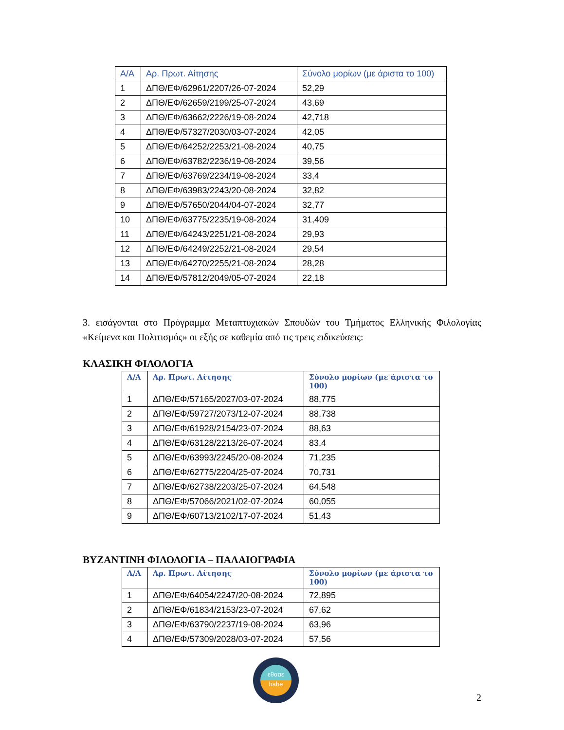| Α/Α | Αρ. Πρωτ. Αίτησης | Σύνολο μορίων (με άριστα το 100) |
| --- | --- | --- |
| 1 | ΔΠΘ/ΕΦ/62961/2207/26-07-2024 | 52,29 |
| 2 | ΔΠΘ/ΕΦ/62659/2199/25-07-2024 | 43,69 |
| 3 | ΔΠΘ/ΕΦ/63662/2226/19-08-2024 | 42,718 |
| 4 | ΔΠΘ/ΕΦ/57327/2030/03-07-2024 | 42,05 |
| 5 | ΔΠΘ/ΕΦ/64252/2253/21-08-2024 | 40,75 |
| 6 | ΔΠΘ/ΕΦ/63782/2236/19-08-2024 | 39,56 |
| 7 | ΔΠΘ/ΕΦ/63769/2234/19-08-2024 | 33,4 |
| 8 | ΔΠΘ/ΕΦ/63983/2243/20-08-2024 | 32,82 |
| 9 | ΔΠΘ/ΕΦ/57650/2044/04-07-2024 | 32,77 |
| 10 | ΔΠΘ/ΕΦ/63775/2235/19-08-2024 | 31,409 |
| 11 | ΔΠΘ/ΕΦ/64243/2251/21-08-2024 | 29,93 |
| 12 | ΔΠΘ/ΕΦ/64249/2252/21-08-2024 | 29,54 |
| 13 | ΔΠΘ/ΕΦ/64270/2255/21-08-2024 | 28,28 |
| 14 | ΔΠΘ/ΕΦ/57812/2049/05-07-2024 | 22,18 |
3. εισάγονται στο Πρόγραμμα Μεταπτυχιακών Σπουδών του Τμήματος Ελληνικής Φιλολογίας «Κείμενα και Πολιτισμός» οι εξής σε καθεμία από τις τρεις ειδικεύσεις:
ΚΛΑΣΙΚΗ ΦΙΛΟΛΟΓΙΑ
| Α/Α | Αρ. Πρωτ. Αίτησης | Σύνολο μορίων (με άριστα το 100) |
| --- | --- | --- |
| 1 | ΔΠΘ/ΕΦ/57165/2027/03-07-2024 | 88,775 |
| 2 | ΔΠΘ/ΕΦ/59727/2073/12-07-2024 | 88,738 |
| 3 | ΔΠΘ/ΕΦ/61928/2154/23-07-2024 | 88,63 |
| 4 | ΔΠΘ/ΕΦ/63128/2213/26-07-2024 | 83,4 |
| 5 | ΔΠΘ/ΕΦ/63993/2245/20-08-2024 | 71,235 |
| 6 | ΔΠΘ/ΕΦ/62775/2204/25-07-2024 | 70,731 |
| 7 | ΔΠΘ/ΕΦ/62738/2203/25-07-2024 | 64,548 |
| 8 | ΔΠΘ/ΕΦ/57066/2021/02-07-2024 | 60,055 |
| 9 | ΔΠΘ/ΕΦ/60713/2102/17-07-2024 | 51,43 |
ΒΥΖΑΝΤΙΝΗ ΦΙΛΟΛΟΓΙΑ – ΠΑΛΑΙΟΓΡΑΦΙΑ
| Α/Α | Αρ. Πρωτ. Αίτησης | Σύνολο μορίων (με άριστα το 100) |
| --- | --- | --- |
| 1 | ΔΠΘ/ΕΦ/64054/2247/20-08-2024 | 72,895 |
| 2 | ΔΠΘ/ΕΦ/61834/2153/23-07-2024 | 67,62 |
| 3 | ΔΠΘ/ΕΦ/63790/2237/19-08-2024 | 63,96 |
| 4 | ΔΠΘ/ΕΦ/57309/2028/03-07-2024 | 57,56 |
εθααε
hahe
2